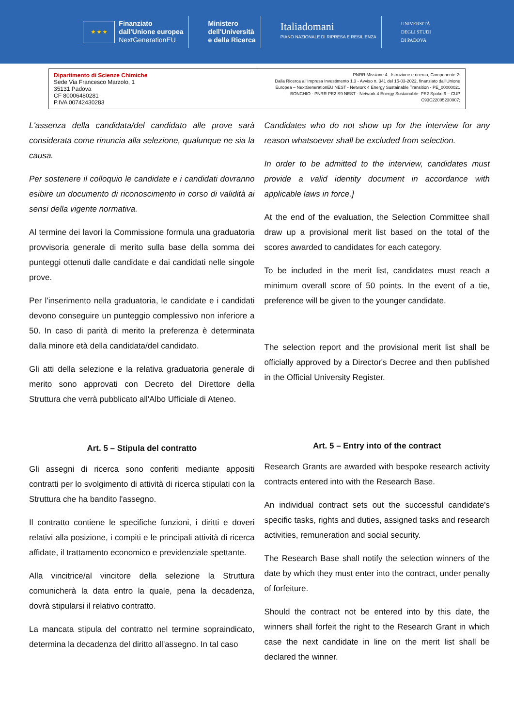★ ★ ★
Finanziato
dall'Unione europea
NextGenerationEU
Ministero
dell'Università
e della Ricerca
Italiadomani
PIANO NAZIONALE DI RIPRESA E RESILIENZA
UNIVERSITÀ
DEGLI STUDI
DI PADOVA
| Dipartimento di Scienze Chimiche Sede Via Francesco Marzolo, 1 35131 Padova CF 80006480281 P.IVA 00742430283 | PNRR Missione 4 - Istruzione e ricerca, Componente 2: Dalla Ricerca all'Impresa Investimento 1.3 - Avviso n. 341 del 15-03-2022, finanziato dall'Unione Europea – NextGenerationEU NEST - Network 4 Energy Sustainable Transition - PE_00000021 BONCHIO - PNRR PE2 S9 NEST - Network 4 Energy Sustainable- PE2 Spoke 9 – CUP C93C22005230007; |
L'assenza della candidata/del candidato alle prove sarà considerata come rinuncia alla selezione, qualunque ne sia la causa.
Per sostenere il colloquio le candidate e i candidati dovranno esibire un documento di riconoscimento in corso di validità ai sensi della vigente normativa.
Al termine dei lavori la Commissione formula una graduatoria provvisoria generale di merito sulla base della somma dei punteggi ottenuti dalle candidate e dai candidati nelle singole prove.
Per l'inserimento nella graduatoria, le candidate e i candidati devono conseguire un punteggio complessivo non inferiore a 50. In caso di parità di merito la preferenza è determinata dalla minore età della candidata/del candidato.
Gli atti della selezione e la relativa graduatoria generale di merito sono approvati con Decreto del Direttore della Struttura che verrà pubblicato all'Albo Ufficiale di Ateneo.
Art. 5 – Stipula del contratto
Gli assegni di ricerca sono conferiti mediante appositi contratti per lo svolgimento di attività di ricerca stipulati con la Struttura che ha bandito l'assegno.
Il contratto contiene le specifiche funzioni, i diritti e doveri relativi alla posizione, i compiti e le principali attività di ricerca affidate, il trattamento economico e previdenziale spettante.
Alla vincitrice/al vincitore della selezione la Struttura comunicherà la data entro la quale, pena la decadenza, dovrà stipularsi il relativo contratto.
La mancata stipula del contratto nel termine sopraindicato, determina la decadenza del diritto all'assegno. In tal caso
Candidates who do not show up for the interview for any reason whatsoever shall be excluded from selection.
In order to be admitted to the interview, candidates must provide a valid identity document in accordance with applicable laws in force.]
At the end of the evaluation, the Selection Committee shall draw up a provisional merit list based on the total of the scores awarded to candidates for each category.
To be included in the merit list, candidates must reach a minimum overall score of 50 points. In the event of a tie, preference will be given to the younger candidate.
The selection report and the provisional merit list shall be officially approved by a Director's Decree and then published in the Official University Register.
Art. 5 – Entry into of the contract
Research Grants are awarded with bespoke research activity contracts entered into with the Research Base.
An individual contract sets out the successful candidate's specific tasks, rights and duties, assigned tasks and research activities, remuneration and social security.
The Research Base shall notify the selection winners of the date by which they must enter into the contract, under penalty of forfeiture.
Should the contract not be entered into by this date, the winners shall forfeit the right to the Research Grant in which case the next candidate in line on the merit list shall be declared the winner.